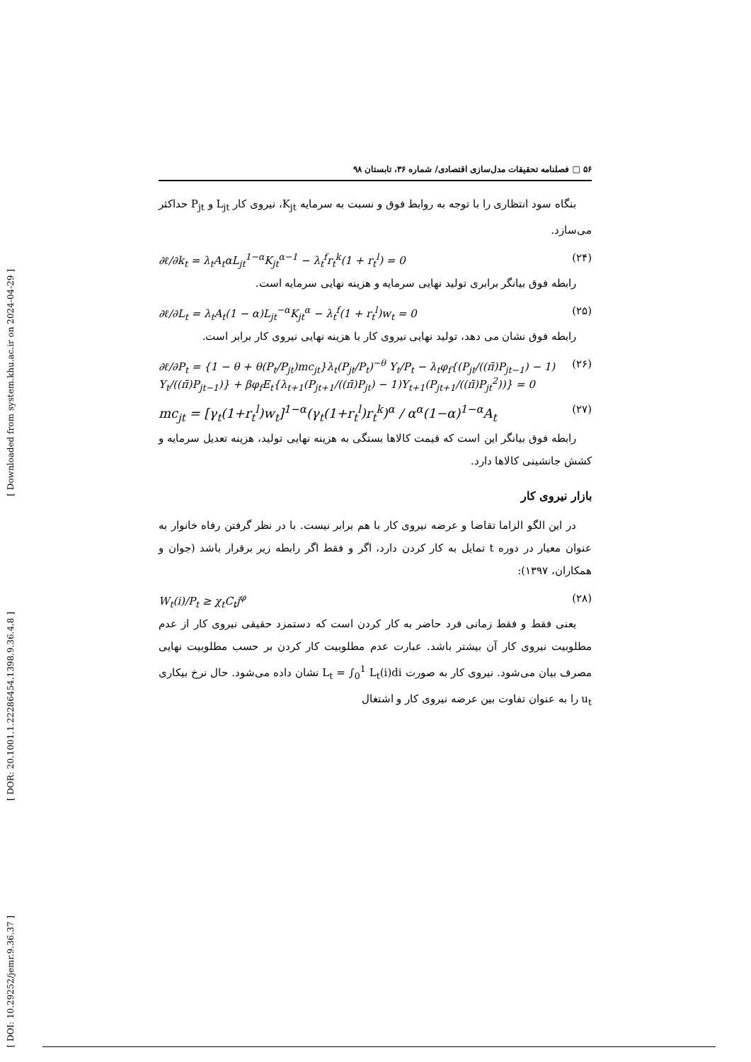[ Downloaded from system.khu.ac.ir on 2024-04-29 ]
[ DOR: 20.1001.1.22286454.1398.9.36.4.8 ]
[ DOI: 10.29252/jemr.9.36.37 ]
۵۶ □ فصلنامه تحقیقات مدل‌سازی اقتصادی/ شماره ۳۶، تابستان ۹۸
بنگاه سود انتظاری را با توجه به روابط فوق و نسبت به سرمایه K<sub>jt</sub>، نیروی کار L<sub>jt</sub> و P<sub>jt</sub> حداکثر می‌سازد.
∂ℓ/∂k<sub>t</sub> = λ<sub>t</sub>A<sub>t</sub>αL<sub>jt</sub><sup>1−α</sup>K<sub>jt</sub><sup>α−1</sup> − λ<sub>t</sub><sup>f</sup>r<sub>t</sub><sup>k</sup>(1 + r<sub>t</sub><sup>l</sup>) = 0 (۲۴)
رابطه فوق بیانگر برابری تولید نهایی سرمایه و هزینه نهایی سرمایه است.
∂ℓ/∂L<sub>t</sub> = λ<sub>t</sub>A<sub>t</sub>(1 − α)L<sub>jt</sub><sup>−α</sup>K<sub>jt</sub><sup>α</sup> − λ<sub>t</sub><sup>f</sup>(1 + r<sub>t</sub><sup>l</sup>)w<sub>t</sub> = 0 (۲۵)
رابطه فوق نشان می دهد، تولید نهایی نیروی کار با هزینه نهایی نیروی کار برابر است.
∂ℓ/∂P<sub>t</sub> = {1 − θ + θ(P<sub>t</sub>/P<sub>jt</sub>)mc<sub>jt</sub>}λ<sub>t</sub>(P<sub>jt</sub>/P<sub>t</sub>)<sup>−θ</sup> Y<sub>t</sub>/P<sub>t</sub> − λ<sub>t</sub>φ<sub>f</sub>{(P<sub>jt</sub>/((π̄)P<sub>jt−1</sub>) − 1) Y<sub>t</sub>/((π̄)P<sub>jt−1</sub>)} + βφ<sub>f</sub>E<sub>t</sub>{λ<sub>t+1</sub>(P<sub>jt+1</sub>/((π̄)P<sub>jt</sub>) − 1)Y<sub>t+1</sub>(P<sub>jt+1</sub>/((π̄)P<sub>jt</sub><sup>2</sup>))} = 0 (۲۶)
mc<sub>jt</sub> = [γ<sub>t</sub>(1+r<sub>t</sub><sup>l</sup>)w<sub>t</sub>]<sup>1−α</sup>(γ<sub>t</sub>(1+r<sub>t</sub><sup>l</sup>)r<sub>t</sub><sup>k</sup>)<sup>α</sup> / α<sup>α</sup>(1−α)<sup>1−α</sup>A<sub>t</sub> (۲۷)
رابطه فوق بیانگر این است که قیمت کالاها بستگی به هزینه نهایی تولید، هزینه تعدیل سرمایه و کشش جانشینی کالاها دارد.
بازار نیروی کار
در این الگو الزاما تقاضا و عرضه نیروی کار با هم برابر نیست. با در نظر گرفتن رفاه خانوار به عنوان معیار در دوره t تمایل به کار کردن دارد، اگر و فقط اگر رابطه زیر برقرار باشد (جوان و همکاران، ۱۳۹۷):
W<sub>t</sub>(i)/P<sub>t</sub> ≥ χ<sub>t</sub>C<sub>t</sub>j<sup>φ</sup> (۲۸)
یعنی فقط و فقط زمانی فرد حاضر به کار کردن است که دستمزد حقیقی نیروی کار از عدم مطلوبیت نیروی کار آن بیشتر باشد. عبارت عدم مطلوبیت کار کردن بر حسب مطلوبیت نهایی مصرف بیان می‌شود. نیروی کار به صورت L<sub>t</sub> = ∫<sub>0</sub><sup>1</sup> L<sub>t</sub>(i)di نشان داده می‌شود. حال نرخ بیکاری u<sub>t</sub> را به عنوان تفاوت بین عرضه نیروی کار و اشتغال